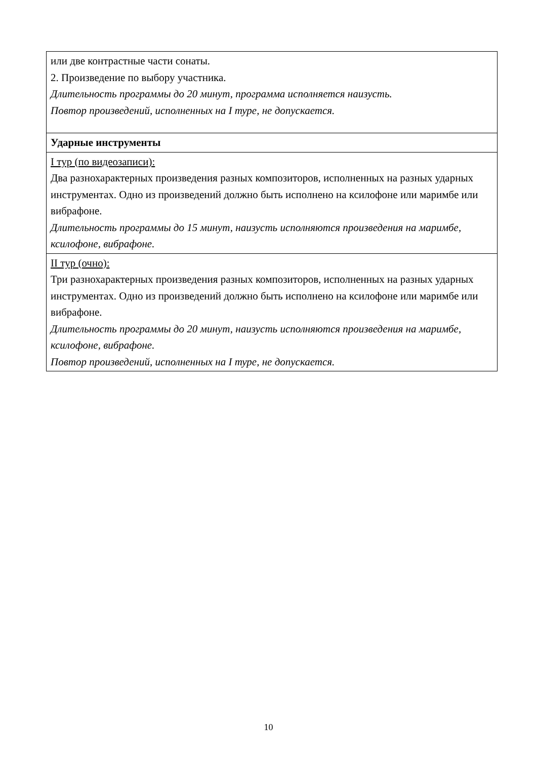| или две контрастные части сонаты. 2. Произведение по выбору участника. Длительность программы до 20 минут, программа исполняется наизусть. Повтор произведений, исполненных на I туре, не допускается. |
| Ударные инструменты |
| I тур (по видеозаписи): Два разнохарактерных произведения разных композиторов, исполненных на разных ударных инструментах. Одно из произведений должно быть исполнено на ксилофоне или маримбе или вибрафоне. Длительность программы до 15 минут, наизусть исполняются произведения на маримбе, ксилофоне, вибрафоне. |
| II тур (очно): Три разнохарактерных произведения разных композиторов, исполненных на разных ударных инструментах. Одно из произведений должно быть исполнено на ксилофоне или маримбе или вибрафоне. Длительность программы до 20 минут, наизусть исполняются произведения на маримбе, ксилофоне, вибрафоне. Повтор произведений, исполненных на I туре, не допускается. |
10